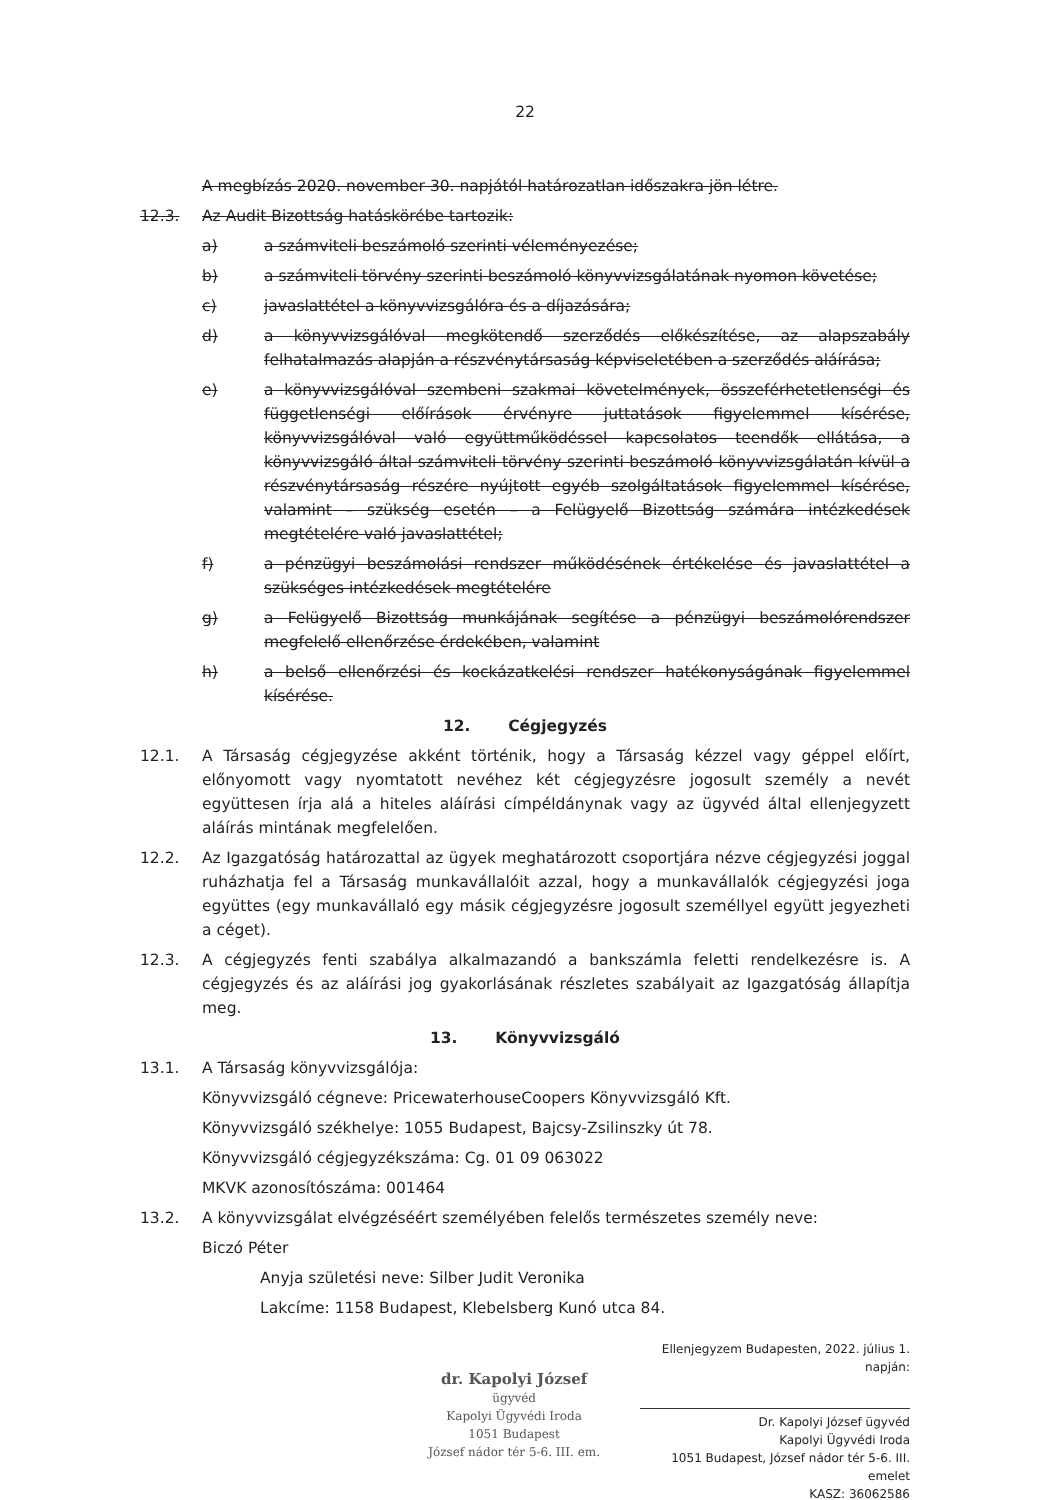22
A megbízás 2020. november 30. napjától határozatlan időszakra jön létre.
12.3. Az Audit Bizottság hatáskörébe tartozik:
a) a számviteli beszámoló szerinti véleményezése;
b) a számviteli törvény szerinti beszámoló könyvvizsgálatának nyomon követése;
c) javaslattétel a könyvvizsgálóra és a díjazására;
d) a könyvvizsgálóval megkötendő szerződés előkészítése, az alapszabály felhatalmazás alapján a részvénytársaság képviseletében a szerződés aláírása;
e) a könyvvizsgálóval szembeni szakmai követelmények, összeférhetetlenségi és függetlenségi előírások érvényre juttatások figyelemmel kísérése, könyvvizsgálóval való együttműködéssel kapcsolatos teendők ellátása, a könyvvizsgáló által számviteli törvény szerinti beszámoló könyvvizsgálatán kívül a részvénytársaság részére nyújtott egyéb szolgáltatások figyelemmel kísérése, valamint – szükség esetén – a Felügyelő Bizottság számára intézkedések megtételére való javaslattétel;
f) a pénzügyi beszámolási rendszer működésének értékelése és javaslattétel a szükséges intézkedések megtételére
g) a Felügyelő Bizottság munkájának segítése a pénzügyi beszámolórendszer megfelelő ellenőrzése érdekében, valamint
h) a belső ellenőrzési és kockázatkelési rendszer hatékonyságának figyelemmel kísérése.
12. Cégjegyzés
12.1. A Társaság cégjegyzése akként történik, hogy a Társaság kézzel vagy géppel előírt, előnyomott vagy nyomtatott nevéhez két cégjegyzésre jogosult személy a nevét együttesen írja alá a hiteles aláírási címpéldánynak vagy az ügyvéd által ellenjegyzett aláírás mintának megfelelően.
12.2. Az Igazgatóság határozattal az ügyek meghatározott csoportjára nézve cégjegyzési joggal ruházhatja fel a Társaság munkavállalóit azzal, hogy a munkavállalók cégjegyzési joga együttes (egy munkavállaló egy másik cégjegyzésre jogosult személlyel együtt jegyezheti a céget).
12.3. A cégjegyzés fenti szabálya alkalmazandó a bankszámla feletti rendelkezésre is. A cégjegyzés és az aláírási jog gyakorlásának részletes szabályait az Igazgatóság állapítja meg.
13. Könyvvizsgáló
13.1. A Társaság könyvvizsgálója:
Könyvvizsgáló cégneve: PricewaterhouseCoopers Könyvvizsgáló Kft.
Könyvvizsgáló székhelye: 1055 Budapest, Bajcsy-Zsilinszky út 78.
Könyvvizsgáló cégjegyzékszáma: Cg. 01 09 063022
MKVK azonosítószáma: 001464
13.2. A könyvvizsgálat elvégzéséért személyében felelős természetes személy neve:
Biczó Péter
Anyja születési neve: Silber Judit Veronika
Lakcíme: 1158 Budapest, Klebelsberg Kunó utca 84.
dr. Kapolyi József
ügyvéd
Kapolyi Ügyvédi Iroda
1051 Budapest
József nádor tér 5-6. III. em.
Ellenjegyzem Budapesten, 2022. július 1. napján:
Dr. Kapolyi József ügyvéd
Kapolyi Ügyvédi Iroda
1051 Budapest, József nádor tér 5-6. III. emelet
KASZ: 36062586